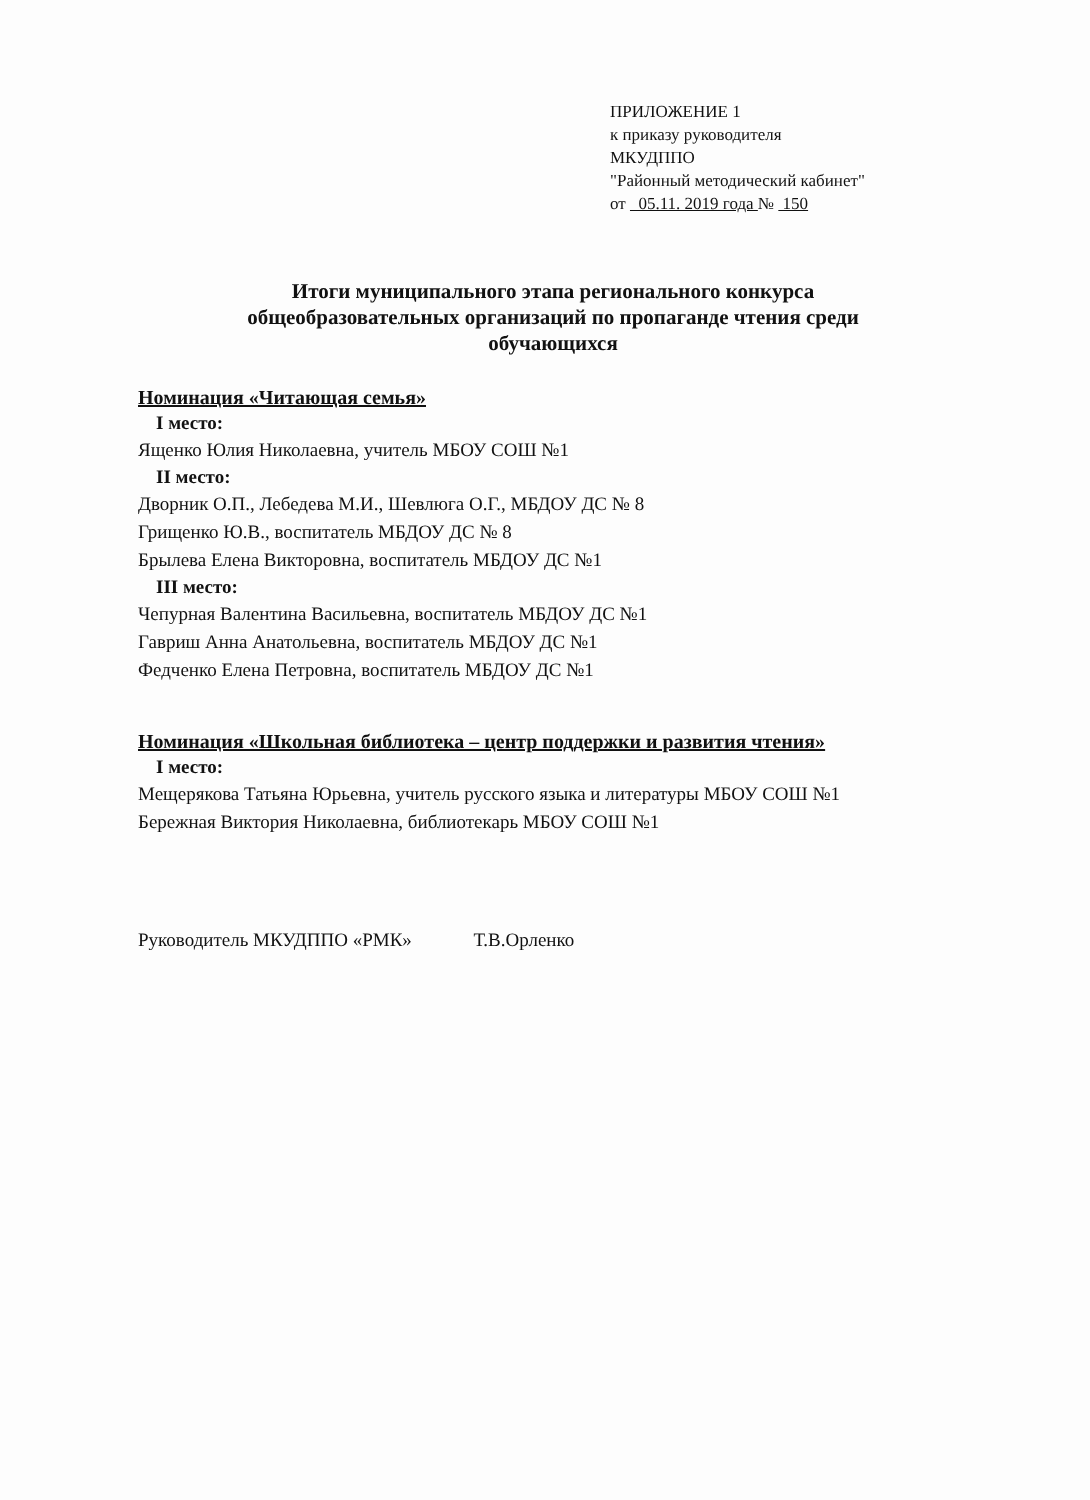ПРИЛОЖЕНИЕ 1
к приказу руководителя
МКУДППО
"Районный методический кабинет"
от 05.11. 2019 года № 150
Итоги муниципального этапа регионального конкурса
общеобразовательных организаций по пропаганде чтения среди
обучающихся
Номинация «Читающая семья»
I место:
Ященко Юлия Николаевна, учитель МБОУ СОШ №1
II место:
Дворник О.П., Лебедева М.И., Шевлюга О.Г., МБДОУ ДС № 8
Грищенко Ю.В., воспитатель МБДОУ ДС № 8
Брылева Елена Викторовна, воспитатель МБДОУ ДС №1
III место:
Чепурная Валентина Васильевна, воспитатель МБДОУ ДС №1
Гавриш Анна Анатольевна, воспитатель МБДОУ ДС №1
Федченко Елена Петровна, воспитатель МБДОУ ДС №1
Номинация «Школьная библиотека – центр поддержки и развития чтения»
I место:
Мещерякова Татьяна Юрьевна, учитель русского языка и литературы МБОУ СОШ №1
Бережная Виктория Николаевна, библиотекарь МБОУ СОШ №1
Руководитель МКУДППО «РМК» Т.В.Орленко